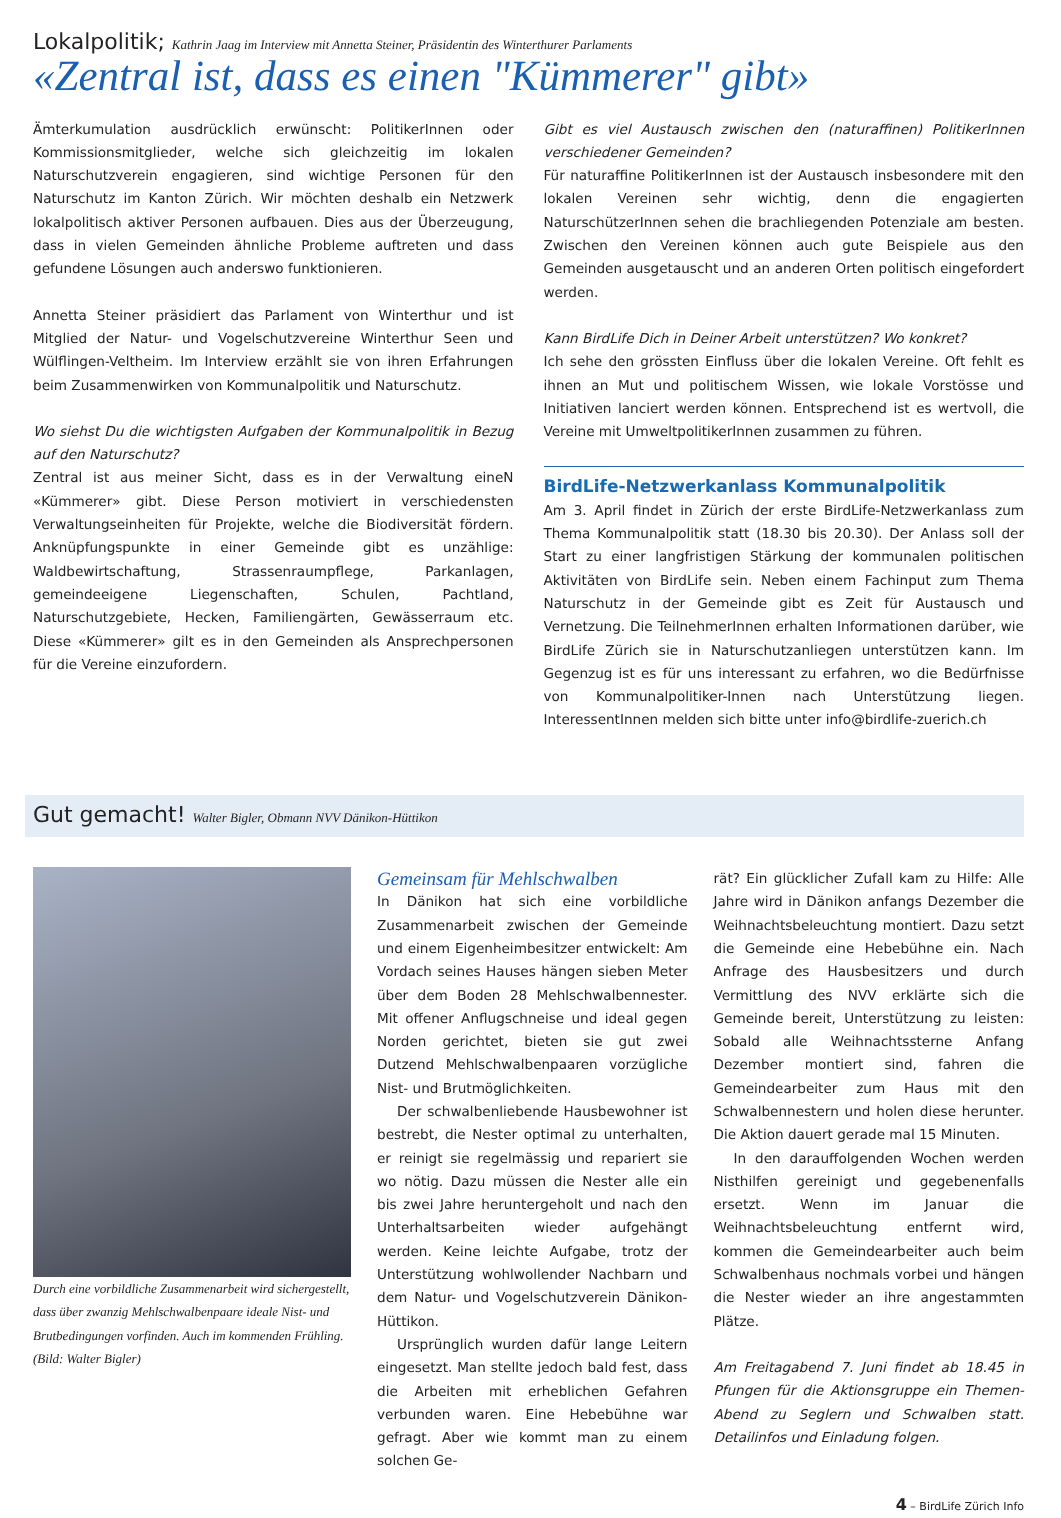Lokalpolitik; Kathrin Jaag im Interview mit Annetta Steiner, Präsidentin des Winterthurer Parlaments
«Zentral ist, dass es einen "Kümmerer" gibt»
Ämterkumulation ausdrücklich erwünscht: PolitikerInnen oder Kommissionsmitglieder, welche sich gleichzeitig im lokalen Naturschutzverein engagieren, sind wichtige Personen für den Naturschutz im Kanton Zürich. Wir möchten deshalb ein Netzwerk lokalpolitisch aktiver Personen aufbauen. Dies aus der Überzeugung, dass in vielen Gemeinden ähnliche Probleme auftreten und dass gefundene Lösungen auch anderswo funktionieren.
Annetta Steiner präsidiert das Parlament von Winterthur und ist Mitglied der Natur- und Vogelschutzvereine Winterthur Seen und Wülflingen-Veltheim. Im Interview erzählt sie von ihren Erfahrungen beim Zusammenwirken von Kommunalpolitik und Naturschutz.
Wo siehst Du die wichtigsten Aufgaben der Kommunalpolitik in Bezug auf den Naturschutz?
Zentral ist aus meiner Sicht, dass es in der Verwaltung eineN «Kümmerer» gibt. Diese Person motiviert in verschiedensten Verwaltungseinheiten für Projekte, welche die Biodiversität fördern. Anknüpfungspunkte in einer Gemeinde gibt es unzählige: Waldbewirtschaftung, Strassenraumpflege, Parkanlagen, gemeindeeigene Liegenschaften, Schulen, Pachtland, Naturschutzgebiete, Hecken, Familiengärten, Gewässerraum etc. Diese «Kümmerer» gilt es in den Gemeinden als Ansprechpersonen für die Vereine einzufordern.
Gibt es viel Austausch zwischen den (naturaffinen) PolitikerInnen verschiedener Gemeinden?
Für naturaffine PolitikerInnen ist der Austausch insbesondere mit den lokalen Vereinen sehr wichtig, denn die engagierten NaturschützerInnen sehen die brachliegenden Potenziale am besten. Zwischen den Vereinen können auch gute Beispiele aus den Gemeinden ausgetauscht und an anderen Orten politisch eingefordert werden.
Kann BirdLife Dich in Deiner Arbeit unterstützen? Wo konkret?
Ich sehe den grössten Einfluss über die lokalen Vereine. Oft fehlt es ihnen an Mut und politischem Wissen, wie lokale Vorstösse und Initiativen lanciert werden können. Entsprechend ist es wertvoll, die Vereine mit UmweltpolitikerInnen zusammen zu führen.
BirdLife-Netzwerkanlass Kommunalpolitik
Am 3. April findet in Zürich der erste BirdLife-Netzwerkanlass zum Thema Kommunalpolitik statt (18.30 bis 20.30). Der Anlass soll der Start zu einer langfristigen Stärkung der kommunalen politischen Aktivitäten von BirdLife sein. Neben einem Fachinput zum Thema Naturschutz in der Gemeinde gibt es Zeit für Austausch und Vernetzung. Die TeilnehmerInnen erhalten Informationen darüber, wie BirdLife Zürich sie in Naturschutzanliegen unterstützen kann. Im Gegenzug ist es für uns interessant zu erfahren, wo die Bedürfnisse von Kommunalpolitiker-Innen nach Unterstützung liegen. InteressentInnen melden sich bitte unter info@birdlife-zuerich.ch
Gut gemacht! Walter Bigler, Obmann NVV Dänikon-Hüttikon
Durch eine vorbildliche Zusammenarbeit wird sichergestellt, dass über zwanzig Mehlschwalbenpaare ideale Nist- und Brutbedingungen vorfinden. Auch im kommenden Frühling. (Bild: Walter Bigler)
Gemeinsam für Mehlschwalben
In Dänikon hat sich eine vorbildliche Zusammenarbeit zwischen der Gemeinde und einem Eigenheimbesitzer entwickelt: Am Vordach seines Hauses hängen sieben Meter über dem Boden 28 Mehlschwalbennester. Mit offener Anflugschneise und ideal gegen Norden gerichtet, bieten sie gut zwei Dutzend Mehlschwalbenpaaren vorzügliche Nist- und Brutmöglichkeiten.
Der schwalbenliebende Hausbewohner ist bestrebt, die Nester optimal zu unterhalten, er reinigt sie regelmässig und repariert sie wo nötig. Dazu müssen die Nester alle ein bis zwei Jahre heruntergeholt und nach den Unterhaltsarbeiten wieder aufgehängt werden. Keine leichte Aufgabe, trotz der Unterstützung wohlwollender Nachbarn und dem Natur- und Vogelschutzverein Dänikon-Hüttikon.
Ursprünglich wurden dafür lange Leitern eingesetzt. Man stellte jedoch bald fest, dass die Arbeiten mit erheblichen Gefahren verbunden waren. Eine Hebebühne war gefragt. Aber wie kommt man zu einem solchen Ge-
rät? Ein glücklicher Zufall kam zu Hilfe: Alle Jahre wird in Dänikon anfangs Dezember die Weihnachtsbeleuchtung montiert. Dazu setzt die Gemeinde eine Hebebühne ein. Nach Anfrage des Hausbesitzers und durch Vermittlung des NVV erklärte sich die Gemeinde bereit, Unterstützung zu leisten: Sobald alle Weihnachtssterne Anfang Dezember montiert sind, fahren die Gemeindearbeiter zum Haus mit den Schwalbennestern und holen diese herunter. Die Aktion dauert gerade mal 15 Minuten.
In den darauffolgenden Wochen werden Nisthilfen gereinigt und gegebenenfalls ersetzt. Wenn im Januar die Weihnachtsbeleuchtung entfernt wird, kommen die Gemeindearbeiter auch beim Schwalbenhaus nochmals vorbei und hängen die Nester wieder an ihre angestammten Plätze.
Am Freitagabend 7. Juni findet ab 18.45 in Pfungen für die Aktionsgruppe ein Themen-Abend zu Seglern und Schwalben statt. Detailinfos und Einladung folgen.
4 – BirdLife Zürich Info